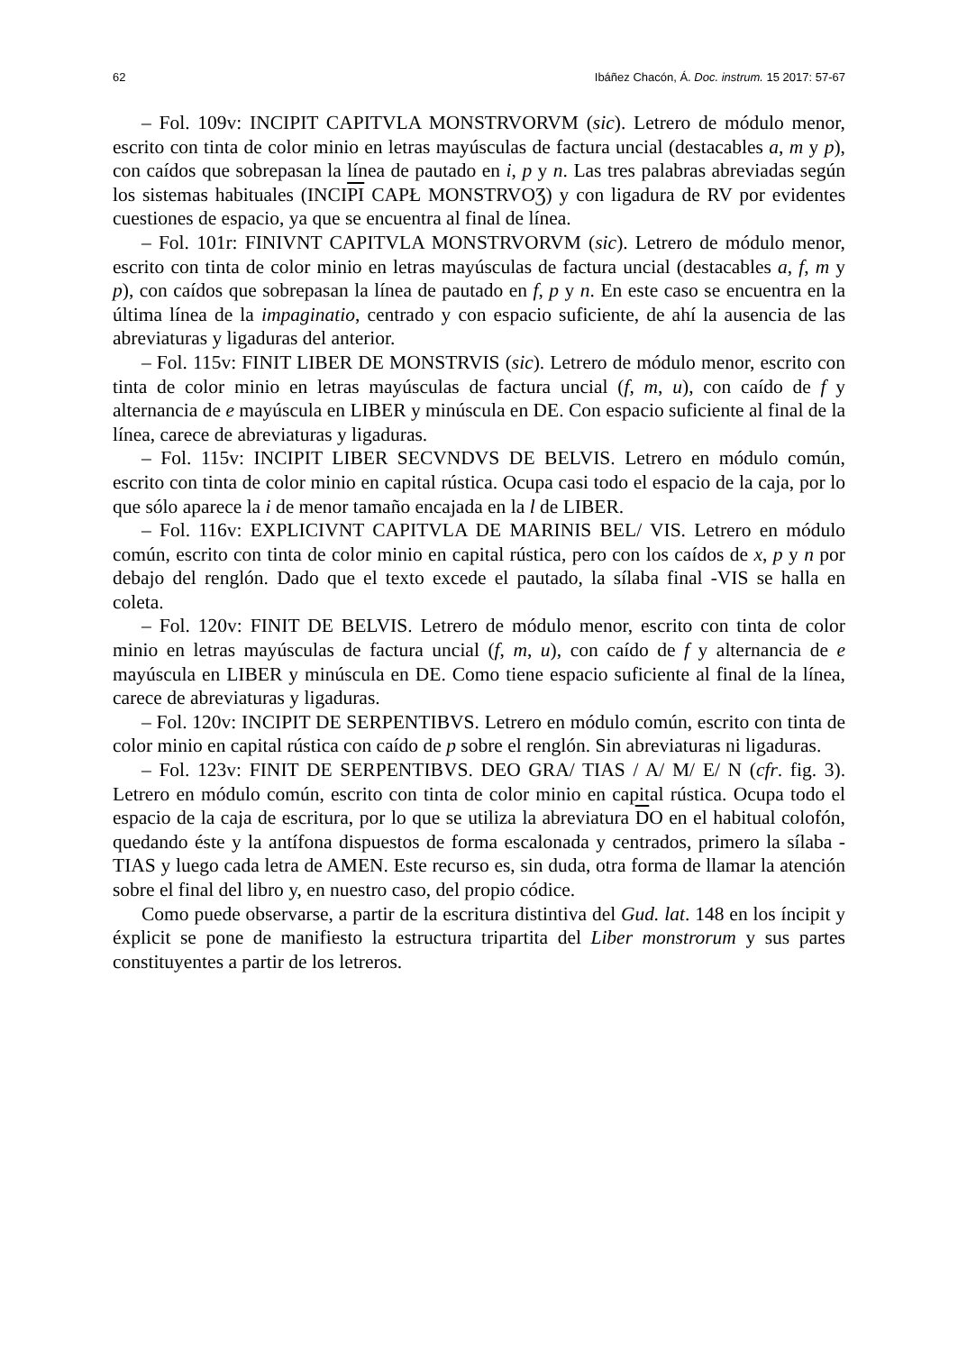62 Ibáñez Chacón, Á. Doc. instrum. 15 2017: 57-67
– Fol. 109v: INCIPIT CAPITVLA MONSTRVORVM (sic). Letrero de módulo menor, escrito con tinta de color minio en letras mayúsculas de factura uncial (destacables a, m y p), con caídos que sobrepasan la línea de pautado en i, p y n. Las tres palabras abreviadas según los sistemas habituales (INCIPI CAPŁ MONSTRVOƷ) y con ligadura de RV por evidentes cuestiones de espacio, ya que se encuentra al final de línea.
– Fol. 101r: FINIVNT CAPITVLA MONSTRVORVM (sic). Letrero de módulo menor, escrito con tinta de color minio en letras mayúsculas de factura uncial (destacables a, f, m y p), con caídos que sobrepasan la línea de pautado en f, p y n. En este caso se encuentra en la última línea de la impaginatio, centrado y con espacio suficiente, de ahí la ausencia de las abreviaturas y ligaduras del anterior.
– Fol. 115v: FINIT LIBER DE MONSTRVIS (sic). Letrero de módulo menor, escrito con tinta de color minio en letras mayúsculas de factura uncial (f, m, u), con caído de f y alternancia de e mayúscula en LIBER y minúscula en DE. Con espacio suficiente al final de la línea, carece de abreviaturas y ligaduras.
– Fol. 115v: INCIPIT LIBER SECVNDVS DE BELVIS. Letrero en módulo común, escrito con tinta de color minio en capital rústica. Ocupa casi todo el espacio de la caja, por lo que sólo aparece la i de menor tamaño encajada en la l de LIBER.
– Fol. 116v: EXPLICIVNT CAPITVLA DE MARINIS BEL/ VIS. Letrero en módulo común, escrito con tinta de color minio en capital rústica, pero con los caídos de x, p y n por debajo del renglón. Dado que el texto excede el pautado, la sílaba final -VIS se halla en coleta.
– Fol. 120v: FINIT DE BELVIS. Letrero de módulo menor, escrito con tinta de color minio en letras mayúsculas de factura uncial (f, m, u), con caído de f y alternancia de e mayúscula en LIBER y minúscula en DE. Como tiene espacio suficiente al final de la línea, carece de abreviaturas y ligaduras.
– Fol. 120v: INCIPIT DE SERPENTIBVS. Letrero en módulo común, escrito con tinta de color minio en capital rústica con caído de p sobre el renglón. Sin abreviaturas ni ligaduras.
– Fol. 123v: FINIT DE SERPENTIBVS. DEO GRA/ TIAS / A/ M/ E/ N (cfr. fig. 3). Letrero en módulo común, escrito con tinta de color minio en capital rústica. Ocupa todo el espacio de la caja de escritura, por lo que se utiliza la abreviatura DO en el habitual colofón, quedando éste y la antífona dispuestos de forma escalonada y centrados, primero la sílaba -TIAS y luego cada letra de AMEN. Este recurso es, sin duda, otra forma de llamar la atención sobre el final del libro y, en nuestro caso, del propio códice.
Como puede observarse, a partir de la escritura distintiva del Gud. lat. 148 en los íncipit y éxplicit se pone de manifiesto la estructura tripartita del Liber monstrorum y sus partes constituyentes a partir de los letreros.